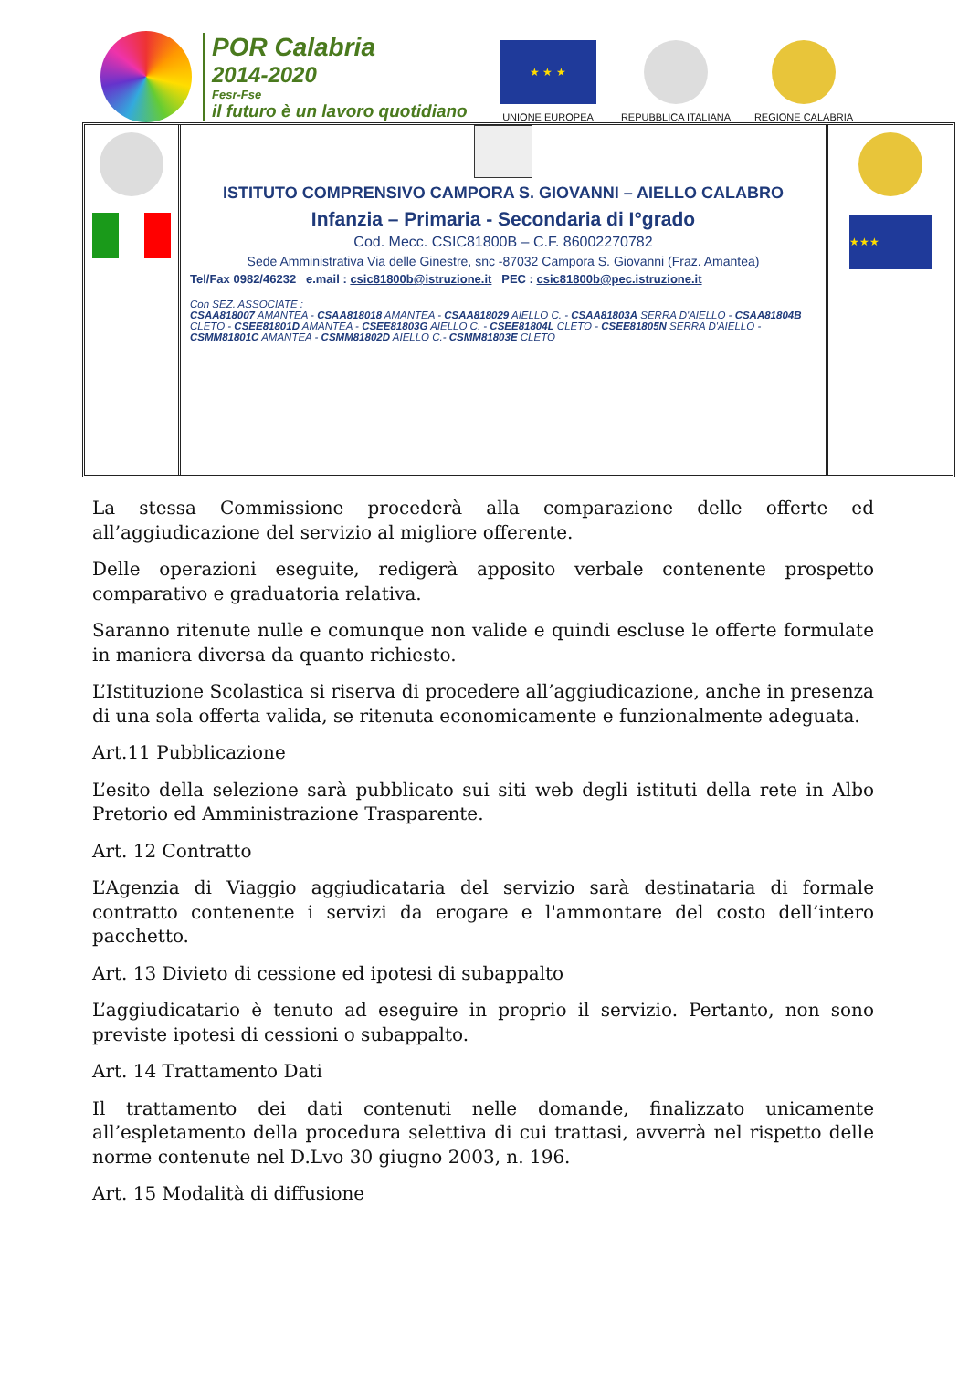POR Calabria
2014-2020
Fesr-Fse
il futuro è un lavoro quotidiano
★ ★ ★
UNIONE EUROPEA
REPUBBLICA ITALIANA
REGIONE CALABRIA
ISTITUTO COMPRENSIVO CAMPORA S. GIOVANNI – AIELLO CALABRO
Infanzia – Primaria - Secondaria di I°grado
Cod. Mecc. CSIC81800B – C.F. 86002270782
Sede Amministrativa Via delle Ginestre, snc -87032 Campora S. Giovanni (Fraz. Amantea)
Tel/Fax 0982/46232 e.mail : csic81800b@istruzione.it PEC : csic81800b@pec.istruzione.it
Con SEZ. ASSOCIATE :
CSAA818007 AMANTEA - CSAA818018 AMANTEA - CSAA818029 AIELLO C. - CSAA81803A SERRA D'AIELLO - CSAA81804B CLETO - CSEE81801D AMANTEA - CSEE81803G AIELLO C. - CSEE81804L CLETO - CSEE81805N SERRA D'AIELLO - CSMM81801C AMANTEA - CSMM81802D AIELLO C.- CSMM81803E CLETO
★★★
La stessa Commissione procederà alla comparazione delle offerte ed all’aggiudicazione del servizio al migliore offerente.
Delle operazioni eseguite, redigerà apposito verbale contenente prospetto comparativo e graduatoria relativa.
Saranno ritenute nulle e comunque non valide e quindi escluse le offerte formulate in maniera diversa da quanto richiesto.
L’Istituzione Scolastica si riserva di procedere all’aggiudicazione, anche in presenza di una sola offerta valida, se ritenuta economicamente e funzionalmente adeguata.
Art.11 Pubblicazione
L’esito della selezione sarà pubblicato sui siti web degli istituti della rete in Albo Pretorio ed Amministrazione Trasparente.
Art. 12 Contratto
L’Agenzia di Viaggio aggiudicataria del servizio sarà destinataria di formale contratto contenente i servizi da erogare e l'ammontare del costo dell’intero pacchetto.
Art. 13 Divieto di cessione ed ipotesi di subappalto
L’aggiudicatario è tenuto ad eseguire in proprio il servizio. Pertanto, non sono previste ipotesi di cessioni o subappalto.
Art. 14 Trattamento Dati
Il trattamento dei dati contenuti nelle domande, finalizzato unicamente all’espletamento della procedura selettiva di cui trattasi, avverrà nel rispetto delle norme contenute nel D.Lvo 30 giugno 2003, n. 196.
Art. 15 Modalità di diffusione